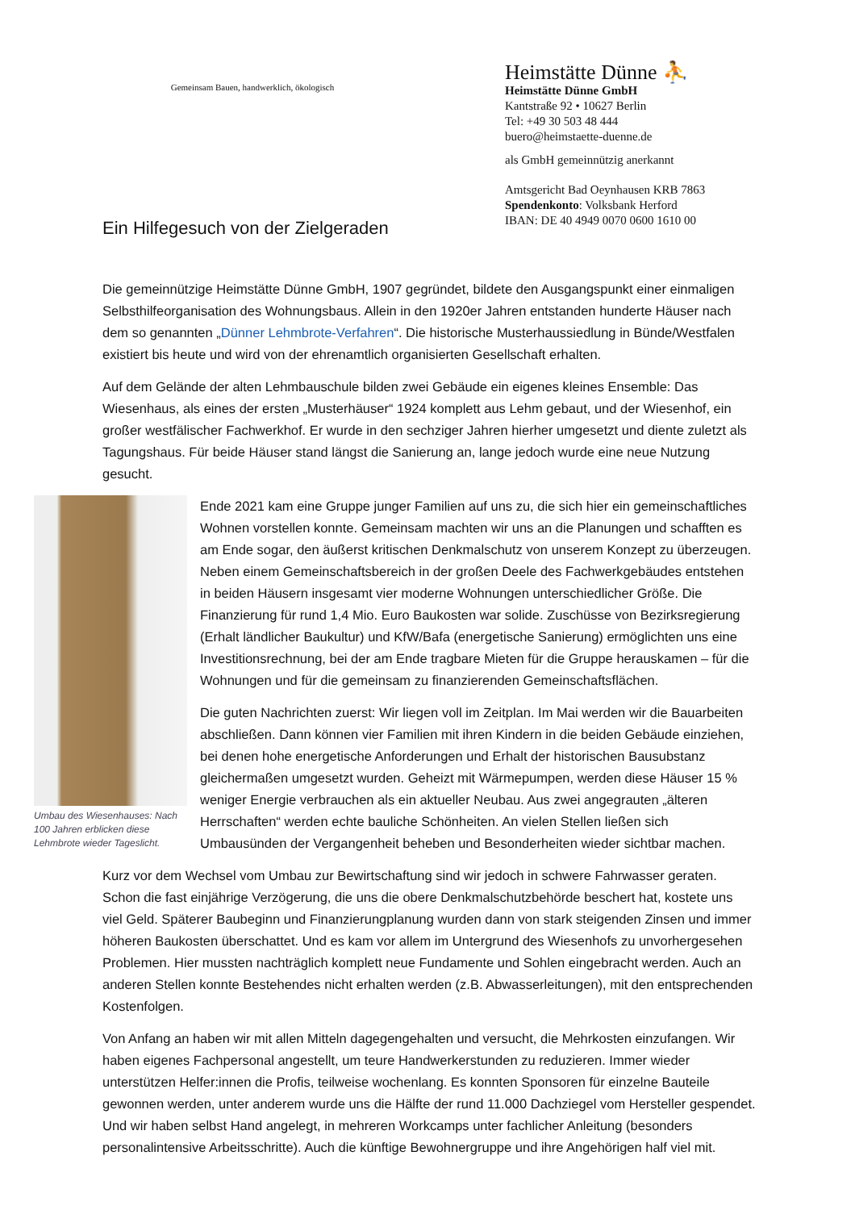Gemeinsam Bauen, handwerklich, ökologisch
Heimstätte Dünne ⛹
Heimstätte Dünne GmbH
Kantstraße 92 • 10627 Berlin
Tel: +49 30 503 48 444
buero@heimstaette-duenne.de
als GmbH gemeinnützig anerkannt
Amtsgericht Bad Oeynhausen KRB 7863
Spendenkonto: Volksbank Herford
IBAN: DE 40 4949 0070 0600 1610 00
Ein Hilfegesuch von der Zielgeraden
Die gemeinnützige Heimstätte Dünne GmbH, 1907 gegründet, bildete den Ausgangspunkt einer einmaligen Selbsthilfeorganisation des Wohnungsbaus. Allein in den 1920er Jahren entstanden hunderte Häuser nach dem so genannten „Dünner Lehmbrote-Verfahren“. Die historische Musterhaussiedlung in Bünde/Westfalen existiert bis heute und wird von der ehrenamtlich organisierten Gesellschaft erhalten.
Auf dem Gelände der alten Lehmbauschule bilden zwei Gebäude ein eigenes kleines Ensemble: Das Wiesenhaus, als eines der ersten „Musterhäuser“ 1924 komplett aus Lehm gebaut, und der Wiesenhof, ein großer westfälischer Fachwerkhof. Er wurde in den sechziger Jahren hierher umgesetzt und diente zuletzt als Tagungshaus. Für beide Häuser stand längst die Sanierung an, lange jedoch wurde eine neue Nutzung gesucht.
Umbau des Wiesenhauses: Nach 100 Jahren erblicken diese Lehmbrote wieder Tageslicht.
Ende 2021 kam eine Gruppe junger Familien auf uns zu, die sich hier ein gemeinschaftliches Wohnen vorstellen konnte. Gemeinsam machten wir uns an die Planungen und schafften es am Ende sogar, den äußerst kritischen Denkmalschutz von unserem Konzept zu überzeugen. Neben einem Gemeinschaftsbereich in der großen Deele des Fachwerkgebäudes entstehen in beiden Häusern insgesamt vier moderne Wohnungen unterschiedlicher Größe. Die Finanzierung für rund 1,4 Mio. Euro Baukosten war solide. Zuschüsse von Bezirksregierung (Erhalt ländlicher Baukultur) und KfW/Bafa (energetische Sanierung) ermöglichten uns eine Investitionsrechnung, bei der am Ende tragbare Mieten für die Gruppe herauskamen – für die Wohnungen und für die gemeinsam zu finanzierenden Gemeinschaftsflächen.
Die guten Nachrichten zuerst: Wir liegen voll im Zeitplan. Im Mai werden wir die Bauarbeiten abschließen. Dann können vier Familien mit ihren Kindern in die beiden Gebäude einziehen, bei denen hohe energetische Anforderungen und Erhalt der historischen Bausubstanz gleichermaßen umgesetzt wurden. Geheizt mit Wärmepumpen, werden diese Häuser 15 % weniger Energie verbrauchen als ein aktueller Neubau. Aus zwei angegrauten „älteren Herrschaften“ werden echte bauliche Schönheiten. An vielen Stellen ließen sich Umbausünden der Vergangenheit beheben und Besonderheiten wieder sichtbar machen.
Kurz vor dem Wechsel vom Umbau zur Bewirtschaftung sind wir jedoch in schwere Fahrwasser geraten. Schon die fast einjährige Verzögerung, die uns die obere Denkmalschutzbehörde beschert hat, kostete uns viel Geld. Späterer Baubeginn und Finanzierungplanung wurden dann von stark steigenden Zinsen und immer höheren Baukosten überschattet. Und es kam vor allem im Untergrund des Wiesenhofs zu unvorhergesehen Problemen. Hier mussten nachträglich komplett neue Fundamente und Sohlen eingebracht werden. Auch an anderen Stellen konnte Bestehendes nicht erhalten werden (z.B. Abwasserleitungen), mit den entsprechenden Kostenfolgen.
Von Anfang an haben wir mit allen Mitteln dagegengehalten und versucht, die Mehrkosten einzufangen. Wir haben eigenes Fachpersonal angestellt, um teure Handwerkerstunden zu reduzieren. Immer wieder unterstützen Helfer:innen die Profis, teilweise wochenlang. Es konnten Sponsoren für einzelne Bauteile gewonnen werden, unter anderem wurde uns die Hälfte der rund 11.000 Dachziegel vom Hersteller gespendet. Und wir haben selbst Hand angelegt, in mehreren Workcamps unter fachlicher Anleitung (besonders personalintensive Arbeitsschritte). Auch die künftige Bewohnergruppe und ihre Angehörigen half viel mit.